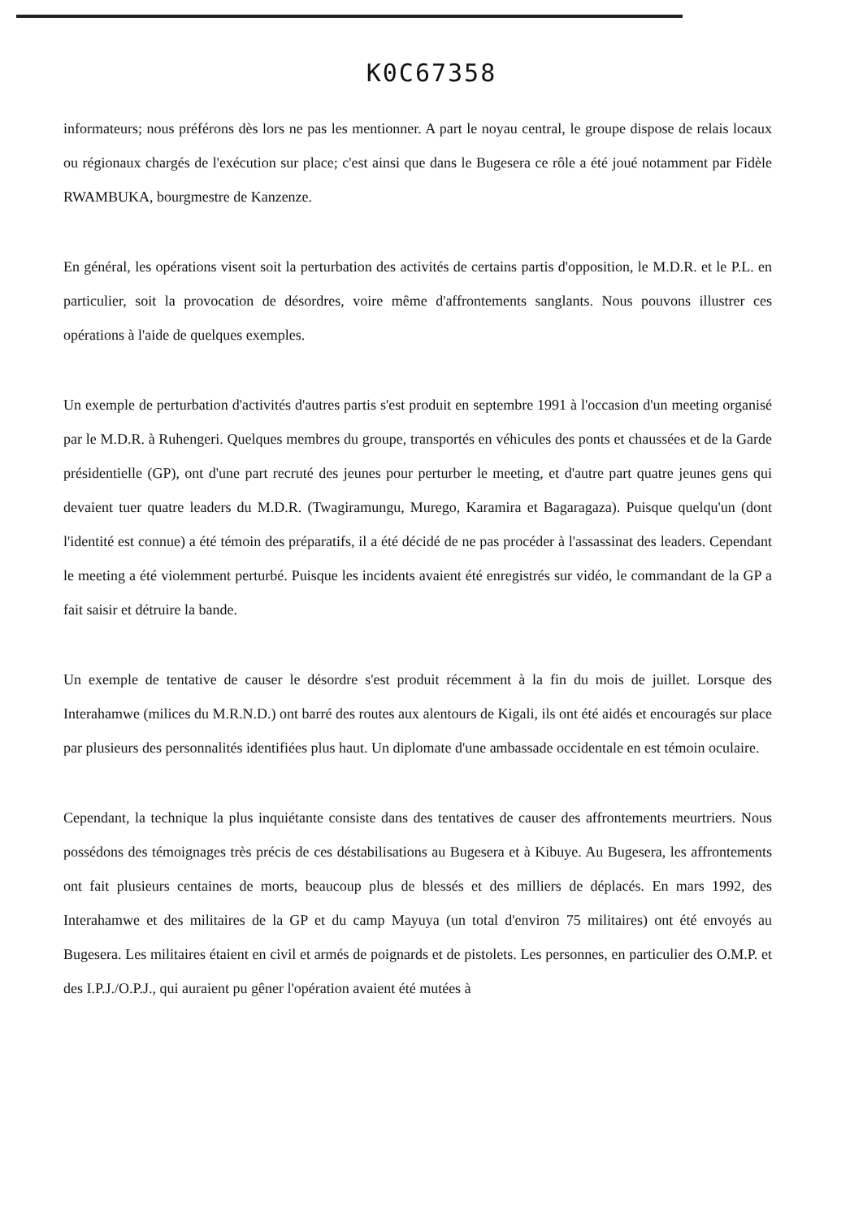K0C67358
informateurs; nous préférons dès lors ne pas les mentionner. A part le noyau central, le groupe dispose de relais locaux ou régionaux chargés de l'exécution sur place; c'est ainsi que dans le Bugesera ce rôle a été joué notamment par Fidèle RWAMBUKA, bourgmestre de Kanzenze.
En général, les opérations visent soit la perturbation des activités de certains partis d'opposition, le M.D.R. et le P.L. en particulier, soit la provocation de désordres, voire même d'affrontements sanglants. Nous pouvons illustrer ces opérations à l'aide de quelques exemples.
Un exemple de perturbation d'activités d'autres partis s'est produit en septembre 1991 à l'occasion d'un meeting organisé par le M.D.R. à Ruhengeri. Quelques membres du groupe, transportés en véhicules des ponts et chaussées et de la Garde présidentielle (GP), ont d'une part recruté des jeunes pour perturber le meeting, et d'autre part quatre jeunes gens qui devaient tuer quatre leaders du M.D.R. (Twagiramungu, Murego, Karamira et Bagaragaza). Puisque quelqu'un (dont l'identité est connue) a été témoin des préparatifs, il a été décidé de ne pas procéder à l'assassinat des leaders. Cependant le meeting a été violemment perturbé. Puisque les incidents avaient été enregistrés sur vidéo, le commandant de la GP a fait saisir et détruire la bande.
Un exemple de tentative de causer le désordre s'est produit récemment à la fin du mois de juillet. Lorsque des Interahamwe (milices du M.R.N.D.) ont barré des routes aux alentours de Kigali, ils ont été aidés et encouragés sur place par plusieurs des personnalités identifiées plus haut. Un diplomate d'une ambassade occidentale en est témoin oculaire.
Cependant, la technique la plus inquiétante consiste dans des tentatives de causer des affrontements meurtriers. Nous possédons des témoignages très précis de ces déstabilisations au Bugesera et à Kibuye. Au Bugesera, les affrontements ont fait plusieurs centaines de morts, beaucoup plus de blessés et des milliers de déplacés. En mars 1992, des Interahamwe et des militaires de la GP et du camp Mayuya (un total d'environ 75 militaires) ont été envoyés au Bugesera. Les militaires étaient en civil et armés de poignards et de pistolets. Les personnes, en particulier des O.M.P. et des I.P.J./O.P.J., qui auraient pu gêner l'opération avaient été mutées à